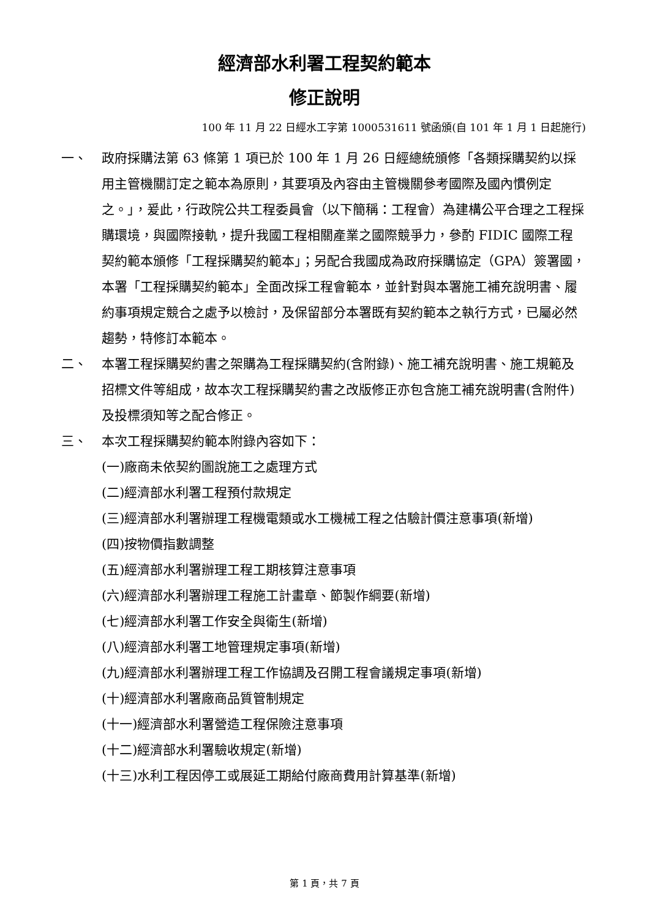經濟部水利署工程契約範本
修正說明
100 年 11 月 22 日經水工字第 1000531611 號函頒(自 101 年 1 月 1 日起施行)
一、 政府採購法第 63 條第 1 項已於 100 年 1 月 26 日經總統頒修「各類採購契約以採用主管機關訂定之範本為原則，其要項及內容由主管機關參考國際及國內慣例定之。」，爰此，行政院公共工程委員會（以下簡稱：工程會）為建構公平合理之工程採購環境，與國際接軌，提升我國工程相關產業之國際競爭力，參酌 FIDIC 國際工程契約範本頒修「工程採購契約範本」；另配合我國成為政府採購協定（GPA）簽署國，本署「工程採購契約範本」全面改採工程會範本，並針對與本署施工補充說明書、履約事項規定競合之處予以檢討，及保留部分本署既有契約範本之執行方式，已屬必然趨勢，特修訂本範本。
二、 本署工程採購契約書之架購為工程採購契約(含附錄)、施工補充說明書、施工規範及招標文件等組成，故本次工程採購契約書之改版修正亦包含施工補充說明書(含附件)及投標須知等之配合修正。
三、 本次工程採購契約範本附錄內容如下：
(一)廠商未依契約圖說施工之處理方式
(二)經濟部水利署工程預付款規定
(三)經濟部水利署辦理工程機電類或水工機械工程之估驗計價注意事項(新增)
(四)按物價指數調整
(五)經濟部水利署辦理工程工期核算注意事項
(六)經濟部水利署辦理工程施工計畫章、節製作綱要(新增)
(七)經濟部水利署工作安全與衛生(新增)
(八)經濟部水利署工地管理規定事項(新增)
(九)經濟部水利署辦理工程工作協調及召開工程會議規定事項(新增)
(十)經濟部水利署廠商品質管制規定
(十一)經濟部水利署營造工程保險注意事項
(十二)經濟部水利署驗收規定(新增)
(十三)水利工程因停工或展延工期給付廠商費用計算基準(新增)
第 1 頁，共 7 頁